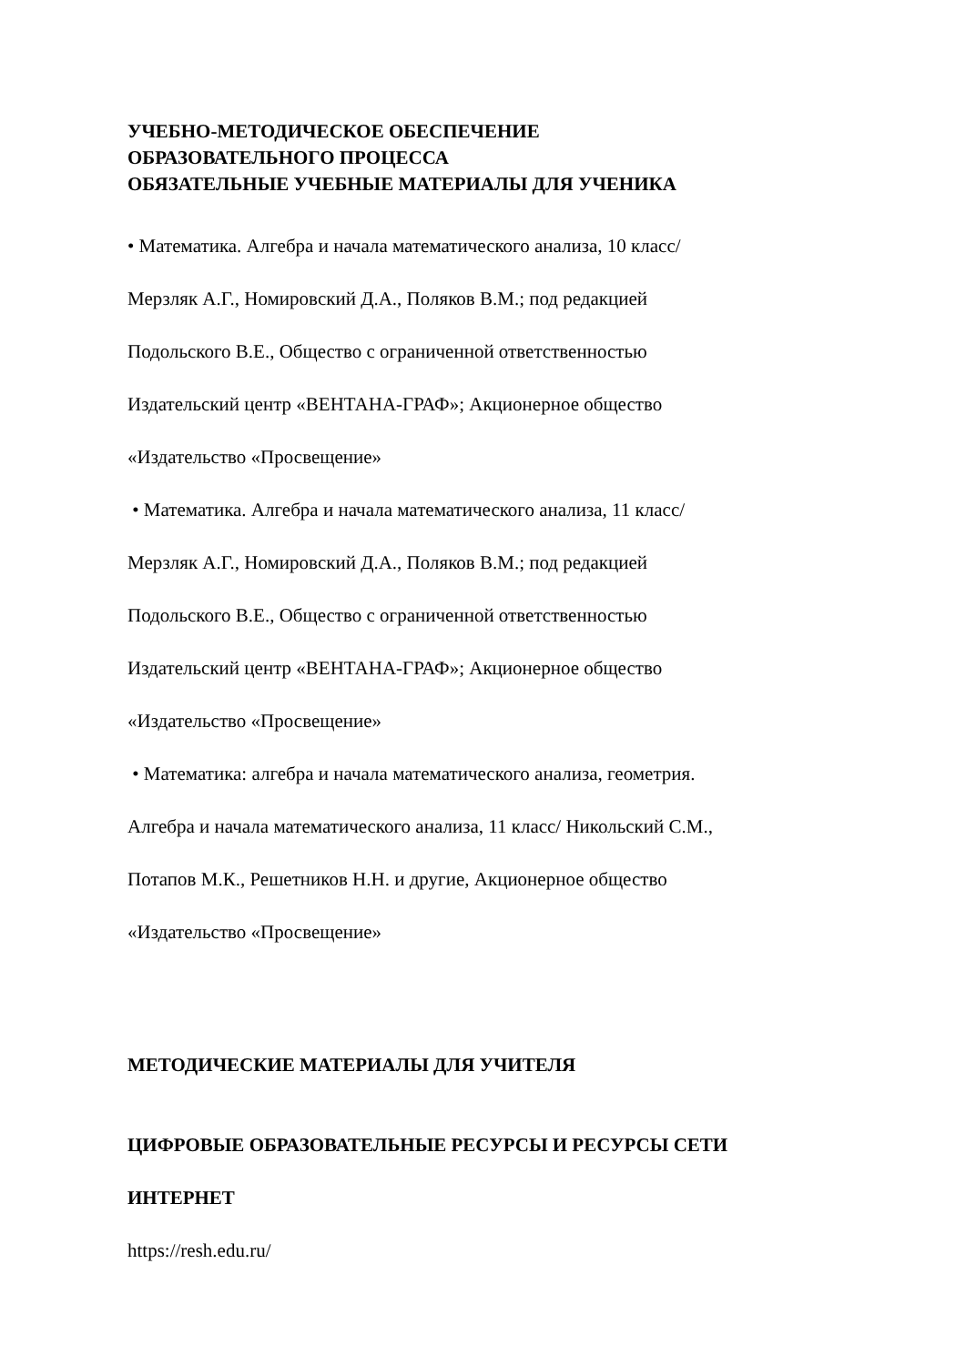УЧЕБНО-МЕТОДИЧЕСКОЕ ОБЕСПЕЧЕНИЕ
ОБРАЗОВАТЕЛЬНОГО ПРОЦЕССА
ОБЯЗАТЕЛЬНЫЕ УЧЕБНЫЕ МАТЕРИАЛЫ ДЛЯ УЧЕНИКА
• Математика. Алгебра и начала математического анализа, 10 класс/
Мерзляк А.Г., Номировский Д.А., Поляков В.М.; под редакцией
Подольского В.Е., Общество с ограниченной ответственностью
Издательский центр «ВЕНТАНА-ГРАФ»; Акционерное общество
«Издательство «Просвещение»
• Математика. Алгебра и начала математического анализа, 11 класс/
Мерзляк А.Г., Номировский Д.А., Поляков В.М.; под редакцией
Подольского В.Е., Общество с ограниченной ответственностью
Издательский центр «ВЕНТАНА-ГРАФ»; Акционерное общество
«Издательство «Просвещение»
• Математика: алгебра и начала математического анализа, геометрия.
Алгебра и начала математического анализа, 11 класс/ Никольский С.М.,
Потапов М.К., Решетников Н.Н. и другие, Акционерное общество
«Издательство «Просвещение»
МЕТОДИЧЕСКИЕ МАТЕРИАЛЫ ДЛЯ УЧИТЕЛЯ
ЦИФРОВЫЕ ОБРАЗОВАТЕЛЬНЫЕ РЕСУРСЫ И РЕСУРСЫ СЕТИ
ИНТЕРНЕТ
https://resh.edu.ru/